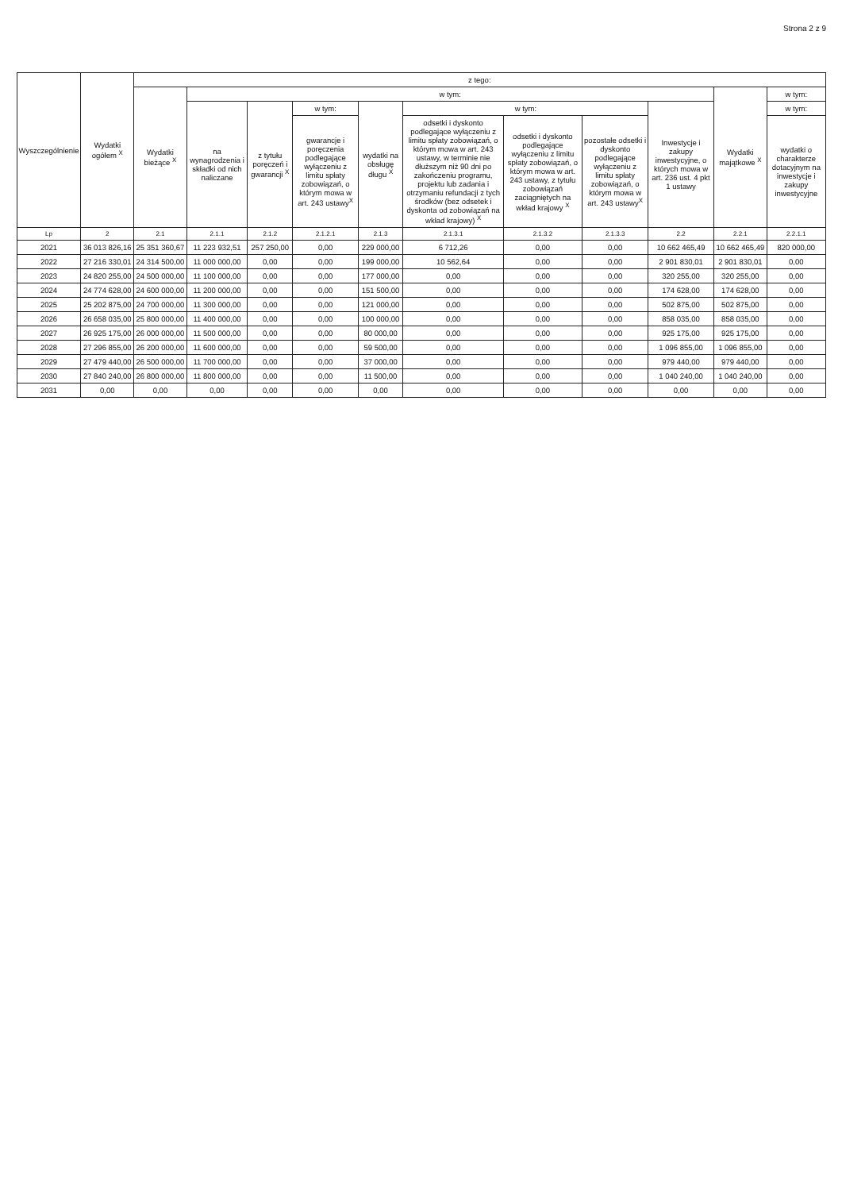Strona 2 z 9
| Wyszczególnienie | Wydatki ogółem <sup>X</sup> | z tego: | | | | | | | | | | |
| --- | --- | --- | --- | --- | --- | --- | --- | --- | --- | --- | --- | --- |
| | | Wydatki bieżące <sup>X</sup> | w tym: | | | | | | | | Wydatki majątkowe <sup>X</sup> | w tym: |
| | | | na wynagrodzenia i składki od nich naliczane | z tytułu poręczeń i gwarancji <sup>X</sup> | w tym: | wydatki na obsługę długu <sup>X</sup> | w tym: | | | Inwestycje i zakupy inwestycyjne, o których mowa w art. 236 ust. 4 pkt 1 ustawy | | w tym: |
| | | | | | gwarancje i poręczenia podlegające wyłączeniu z limitu spłaty zobowiązań, o którym mowa w art. 243 ustawy<sup>X</sup> | | odsetki i dyskonto podlegające wyłączeniu z limitu spłaty zobowiązań, o którym mowa w art. 243 ustawy, w terminie nie dłuższym niż 90 dni po zakończeniu programu, projektu lub zadania i otrzymaniu refundacji z tych środków (bez odsetek i dyskonta od zobowiązań na wkład krajowy) <sup>X</sup> | odsetki i dyskonto podlegające wyłączeniu z limitu spłaty zobowiązań, o którym mowa w art. 243 ustawy, z tytułu zobowiązań zaciągniętych na wkład krajowy <sup>X</sup> | pozostałe odsetki i dyskonto podlegające wyłączeniu z limitu spłaty zobowiązań, o którym mowa w art. 243 ustawy<sup>X</sup> | | | wydatki o charakterze dotacyjnym na inwestycje i zakupy inwestycyjne |
| Lp | 2 | 2.1 | 2.1.1 | 2.1.2 | 2.1.2.1 | 2.1.3 | 2.1.3.1 | 2.1.3.2 | 2.1.3.3 | 2.2 | 2.2.1 | 2.2.1.1 |
| 2021 | 36 013 826,16 | 25 351 360,67 | 11 223 932,51 | 257 250,00 | 0,00 | 229 000,00 | 6 712,26 | 0,00 | 0,00 | 10 662 465,49 | 10 662 465,49 | 820 000,00 |
| 2022 | 27 216 330,01 | 24 314 500,00 | 11 000 000,00 | 0,00 | 0,00 | 199 000,00 | 10 562,64 | 0,00 | 0,00 | 2 901 830,01 | 2 901 830,01 | 0,00 |
| 2023 | 24 820 255,00 | 24 500 000,00 | 11 100 000,00 | 0,00 | 0,00 | 177 000,00 | 0,00 | 0,00 | 0,00 | 320 255,00 | 320 255,00 | 0,00 |
| 2024 | 24 774 628,00 | 24 600 000,00 | 11 200 000,00 | 0,00 | 0,00 | 151 500,00 | 0,00 | 0,00 | 0,00 | 174 628,00 | 174 628,00 | 0,00 |
| 2025 | 25 202 875,00 | 24 700 000,00 | 11 300 000,00 | 0,00 | 0,00 | 121 000,00 | 0,00 | 0,00 | 0,00 | 502 875,00 | 502 875,00 | 0,00 |
| 2026 | 26 658 035,00 | 25 800 000,00 | 11 400 000,00 | 0,00 | 0,00 | 100 000,00 | 0,00 | 0,00 | 0,00 | 858 035,00 | 858 035,00 | 0,00 |
| 2027 | 26 925 175,00 | 26 000 000,00 | 11 500 000,00 | 0,00 | 0,00 | 80 000,00 | 0,00 | 0,00 | 0,00 | 925 175,00 | 925 175,00 | 0,00 |
| 2028 | 27 296 855,00 | 26 200 000,00 | 11 600 000,00 | 0,00 | 0,00 | 59 500,00 | 0,00 | 0,00 | 0,00 | 1 096 855,00 | 1 096 855,00 | 0,00 |
| 2029 | 27 479 440,00 | 26 500 000,00 | 11 700 000,00 | 0,00 | 0,00 | 37 000,00 | 0,00 | 0,00 | 0,00 | 979 440,00 | 979 440,00 | 0,00 |
| 2030 | 27 840 240,00 | 26 800 000,00 | 11 800 000,00 | 0,00 | 0,00 | 11 500,00 | 0,00 | 0,00 | 0,00 | 1 040 240,00 | 1 040 240,00 | 0,00 |
| 2031 | 0,00 | 0,00 | 0,00 | 0,00 | 0,00 | 0,00 | 0,00 | 0,00 | 0,00 | 0,00 | 0,00 | 0,00 |